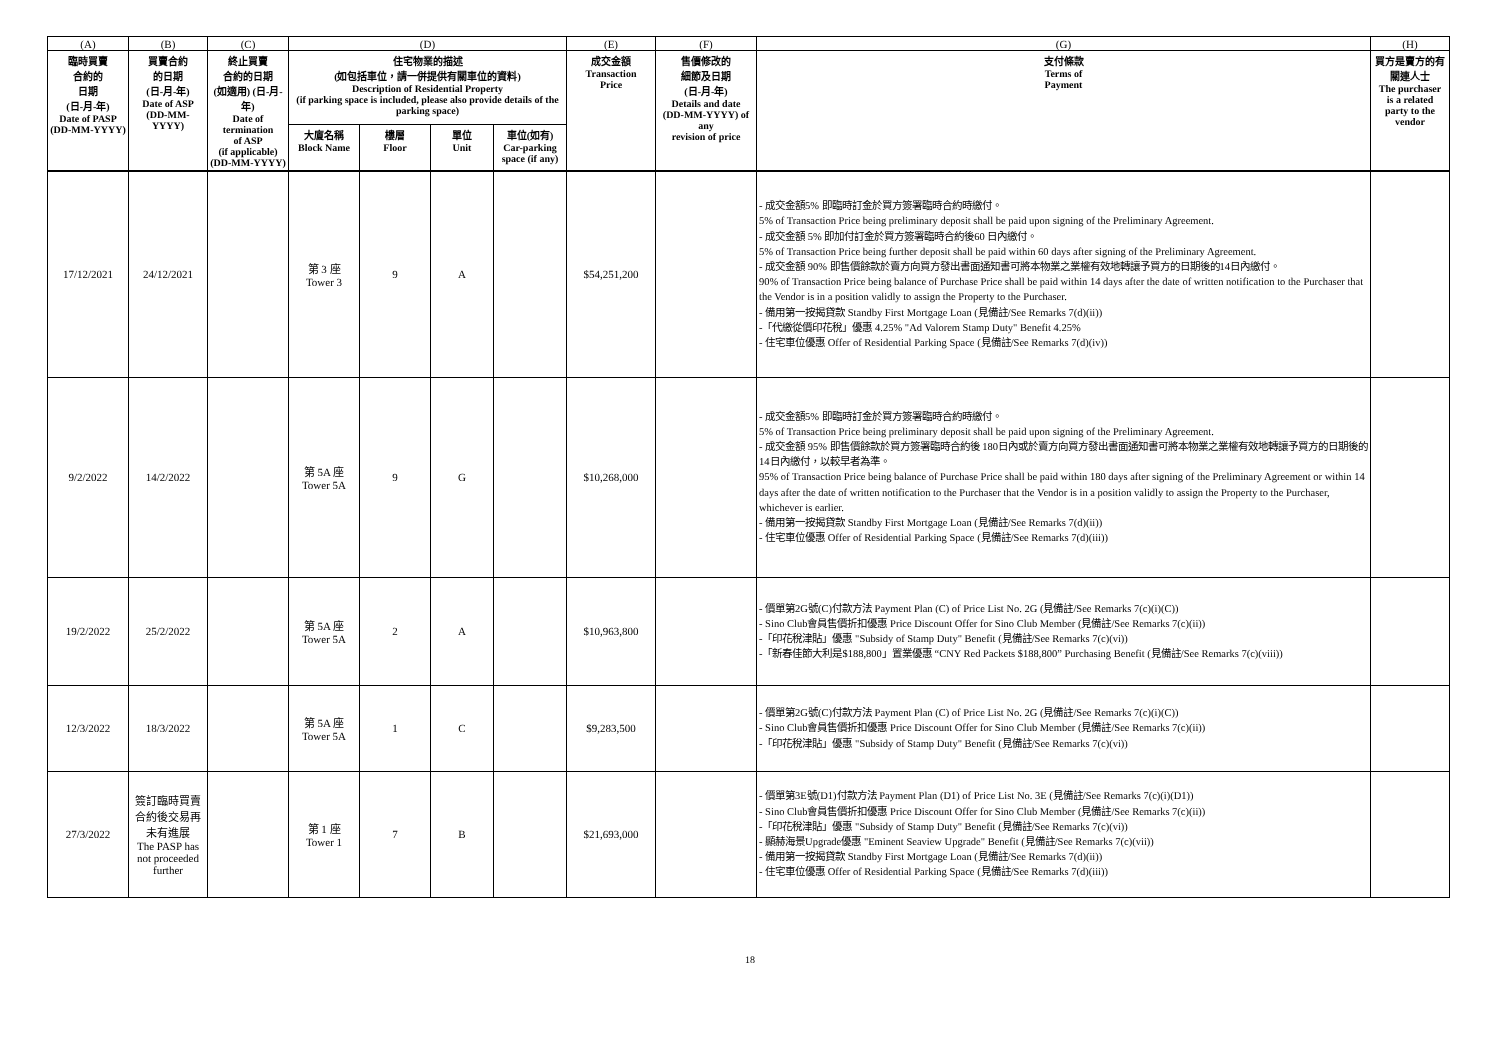| (A) | (B) | (C) | (D) | | | | (E) | (F) | (G) | (H) |
| 臨時買賣 合約的 日期 (日-月-年) Date of PASP (DD-MM-YYYY) | 買賣合約 的日期 (日-月-年) Date of ASP (DD-MM-YYYY) | 終止買賣 合約的日期 (如適用) (日-月-年) Date of termination of ASP (if applicable) (DD-MM-YYYY) | 住宅物業的描述 (如包括車位，請一併提供有關車位的資料) Description of Residential Property (if parking space is included, please also provide details of the parking space) | | | | 成交金額 Transaction Price | 售價修改的 細節及日期 (日-月-年) Details and date (DD-MM-YYYY) of any revision of price | 支付條款 Terms of Payment | 買方是賣方的有 關連人士 The purchaser is a related party to the vendor |
| | | | 大廈名稱 Block Name | 樓層 Floor | 單位 Unit | 車位(如有) Car-parking space (if any) | | | | |
| 17/12/2021 | 24/12/2021 | | 第 3 座 Tower 3 | 9 | A | | $54,251,200 | | - 成交金額5% 即臨時訂金於買方簽署臨時合約時繳付。 5% of Transaction Price being preliminary deposit shall be paid upon signing of the Preliminary Agreement. - 成交金額 5% 即加付訂金於買方簽署臨時合約後60 日內繳付。 5% of Transaction Price being further deposit shall be paid within 60 days after signing of the Preliminary Agreement. - 成交金額 90% 即售價餘款於賣方向買方發出書面通知書可將本物業之業權有效地轉讓予買方的日期後的14日內繳付。 90% of Transaction Price being balance of Purchase Price shall be paid within 14 days after the date of written notification to the Purchaser that the Vendor is in a position validly to assign the Property to the Purchaser. - 備用第一按揭貸款 Standby First Mortgage Loan (見備註/See Remarks 7(d)(ii)) -「代繳從價印花稅」優惠 4.25% "Ad Valorem Stamp Duty" Benefit 4.25% - 住宅車位優惠 Offer of Residential Parking Space (見備註/See Remarks 7(d)(iv)) | |
| 9/2/2022 | 14/2/2022 | | 第 5A 座 Tower 5A | 9 | G | | $10,268,000 | | - 成交金額5% 即臨時訂金於買方簽署臨時合約時繳付。 5% of Transaction Price being preliminary deposit shall be paid upon signing of the Preliminary Agreement. - 成交金額 95% 即售價餘款於買方簽署臨時合約後 180日內或於賣方向買方發出書面通知書可將本物業之業權有效地轉讓予買方的日期後的14日內繳付，以較早者為準。 95% of Transaction Price being balance of Purchase Price shall be paid within 180 days after signing of the Preliminary Agreement or within 14 days after the date of written notification to the Purchaser that the Vendor is in a position validly to assign the Property to the Purchaser, whichever is earlier. - 備用第一按揭貸款 Standby First Mortgage Loan (見備註/See Remarks 7(d)(ii)) - 住宅車位優惠 Offer of Residential Parking Space (見備註/See Remarks 7(d)(iii)) | |
| 19/2/2022 | 25/2/2022 | | 第 5A 座 Tower 5A | 2 | A | | $10,963,800 | | - 價單第2G號(C)付款方法 Payment Plan (C) of Price List No. 2G (見備註/See Remarks 7(c)(i)(C)) - Sino Club會員售價折扣優惠 Price Discount Offer for Sino Club Member (見備註/See Remarks 7(c)(ii)) -「印花稅津貼」優惠 "Subsidy of Stamp Duty" Benefit (見備註/See Remarks 7(c)(vi)) -「新春佳節大利是$188,800」置業優惠 “CNY Red Packets $188,800” Purchasing Benefit (見備註/See Remarks 7(c)(viii)) | |
| 12/3/2022 | 18/3/2022 | | 第 5A 座 Tower 5A | 1 | C | | $9,283,500 | | - 價單第2G號(C)付款方法 Payment Plan (C) of Price List No. 2G (見備註/See Remarks 7(c)(i)(C)) - Sino Club會員售價折扣優惠 Price Discount Offer for Sino Club Member (見備註/See Remarks 7(c)(ii)) -「印花稅津貼」優惠 "Subsidy of Stamp Duty" Benefit (見備註/See Remarks 7(c)(vi)) | |
| 27/3/2022 | 簽訂臨時買賣合約後交易再未有進展 The PASP has not proceeded further | | 第 1 座 Tower 1 | 7 | B | | $21,693,000 | | - 價單第3E號(D1)付款方法 Payment Plan (D1) of Price List No. 3E (見備註/See Remarks 7(c)(i)(D1)) - Sino Club會員售價折扣優惠 Price Discount Offer for Sino Club Member (見備註/See Remarks 7(c)(ii)) -「印花稅津貼」優惠 "Subsidy of Stamp Duty" Benefit (見備註/See Remarks 7(c)(vi)) - 顯赫海景Upgrade優惠 "Eminent Seaview Upgrade" Benefit (見備註/See Remarks 7(c)(vii)) - 備用第一按揭貸款 Standby First Mortgage Loan (見備註/See Remarks 7(d)(ii)) - 住宅車位優惠 Offer of Residential Parking Space (見備註/See Remarks 7(d)(iii)) | |
18